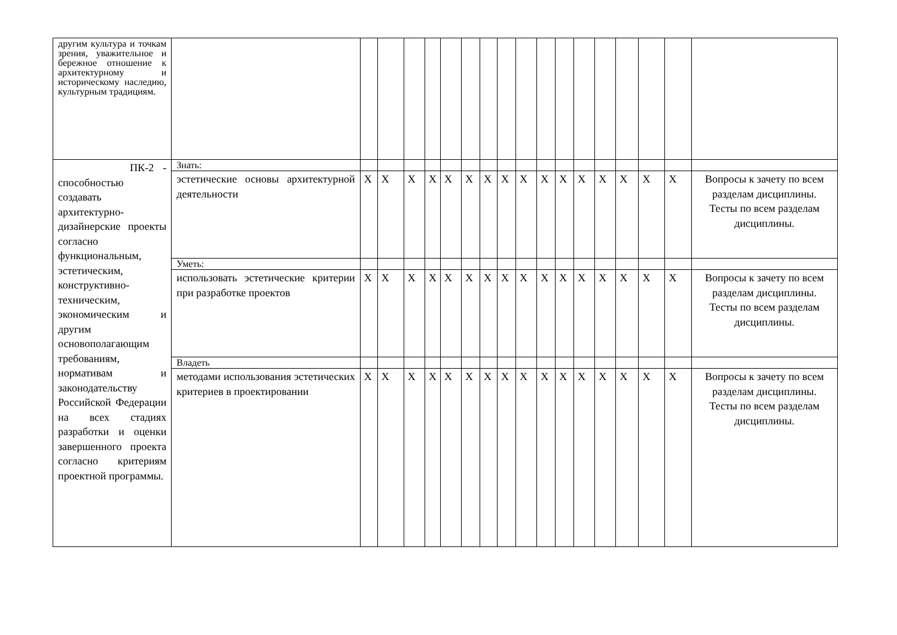| другим культура и точкам зрения, уважительное и бережное отношение к архитектурному и историческому наследию, культурным традициям. | | | | | | | | | | | | | | | | | | |
| ПК-2 - способностью создавать архитектурно-дизайнерские проекты согласно функциональным, эстетическим, конструктивно-техническим, экономическим и другим основополагающим требованиям, нормативам и законодательству Российской Федерации на всех стадиях разработки и оценки завершенного проекта согласно критериям проектной программы. | Знать: | | | | | | | | | | | | | | | | | |
| | эстетические основы архитектурной деятельности | X | X | X | X | X | X | X | X | X | X | X | X | X | X | X | X | Вопросы к зачету по всем разделам дисциплины. Тесты по всем разделам дисциплины. |
| | Уметь: | | | | | | | | | | | | | | | | | |
| | использовать эстетические критерии при разработке проектов | X | X | X | X | X | X | X | X | X | X | X | X | X | X | X | X | Вопросы к зачету по всем разделам дисциплины. Тесты по всем разделам дисциплины. |
| | Владеть | | | | | | | | | | | | | | | | | |
| | методами использования эстетических критериев в проектировании | X | X | X | X | X | X | X | X | X | X | X | X | X | X | X | X | Вопросы к зачету по всем разделам дисциплины. Тесты по всем разделам дисциплины. |